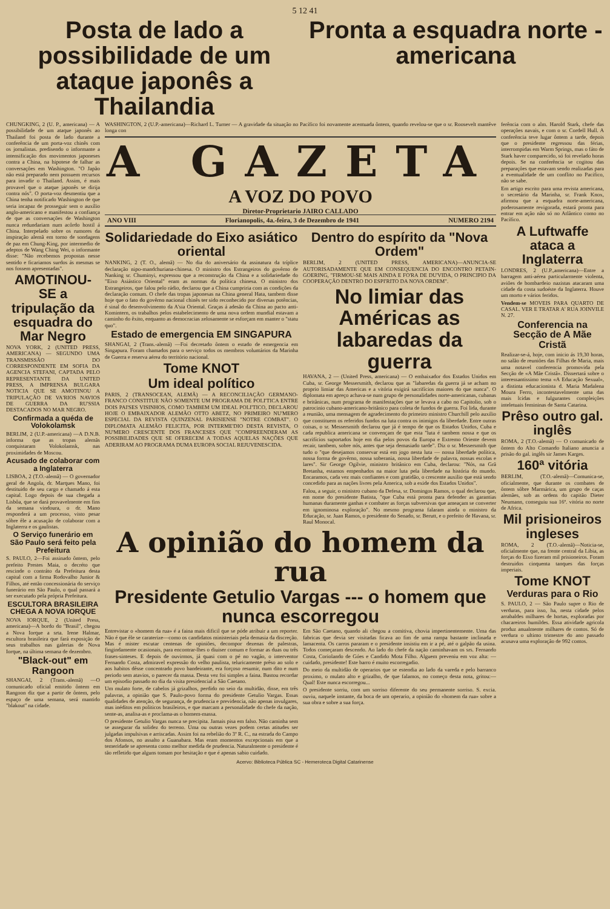5 12 41
Posta de lado a possibilidade de um ataque japonês a Thailandia
Pronta a esquadra norte - americana
CHUNGKING, 2 (U. P., americana) — A possibilidade de um ataque japonês ao Thailand foi posta de lado durante a conferência de um porta-voz chinês com os jornalistas. predisendo o informante a intensificação dos movimentos japoneses contra a China, na hipotese de falhar as conversações em Washington. "O Japão não está preparado nem possuem recursos para invadir o Thailand. Assim, é mais provavel que o ataque japonês se dirija contra nós". O porta-voz desmentiu que a China tenha notificado Washington de que seria incapaz de prosseguir sem o auxílio anglo-americano e manifestou a confiança de que as conversações de Washington nunca redundariam num acôrdo hostil á China. Interpelado sobre os rumores da inspiração alemã em torno de sondagens de paz em Chung-King, por intermedio de adeptos de Wang Ching Wei, o informante disse: "Não recebemos propostas nesse sentido e ficariamos surdos ás mesmas se nos fossem apresentadas".
AMOTINOU-SE a tripulação da esquadra do Mar Negro
NOVA YORK, 2 (UNITED PRESS, AMERICANA) — SEGUNDO UMA TRANSMISSÃO DO CORRESPONDENTE EM SOFIA DA AGENCIA STEFANI, CAPTADA PELO REPRESENTANTE DA UNITED PRESS, A IMPRENSA BULGARA NOTICIA QUE SE AMOTINOU A TRIPULAÇÃO DE VA'RIOS NAVIOS DE GUERRA DA RU'SSIA DESTACADOS NO MAR NEGRO.
Confirmada a quéda de Volokolamsk
BERLIM, 2 (U.P.-americana) —A D.N.B. informa que as tropas alemãs conquistaram Volokolamsk, nas proximidades de Moscou.
Acusado de colaborar com a Inglaterra
LISBOA, 2 (T.O.-alemã) — O governador geral de Angola, dr. Marques Mano, foi destituido de seu cargo e chamado á esta capital. Logo depois de sua chegada a Lisbôa, que se dará provavelmente em fins da semana vindoura, o dr. Mano responderá a um processo, visto pesar sôbre êle a acusação de colaborar com a Inglaterra e os gaulistas.
O Serviço funerário em São Paulo será feito pela Prefeitura
S. PAULO, 2—Foi assinado ôntem, pelo prefeito Prestes Maia, o decréto que rescinde o contráto da Prefeitura desta capital com a firma Rodovalho Junior & Filhos, até então concessionária do serviço funerário em São Paulo, o qual passará a ser executado pela própria Prefeitura.
ESCULTORA BRASILEIRA CHEGA A NOVA IORQUE
NOVA IORQUE, 2 (United Press, americana)—A bordo do "Brasil", chegou a Nova Iorque a srta. Irene Halmar, escultora brasileira que fará exposição de seus trabalhos nas galerias de Nova Iorque, na última semana de dezembro.
"Black-out" em Rangoon
SHANGAI, 2 (Trans.-alemã) —O comunicado oficial emitido ôntem em Rangoon diz que a partir de ôntem, pelo espaço de uma semana, será mantido "blakout" na cidade.
WASHINGTON, 2 (U.P.-americana)—Richard L. Turner — A gravidade da situação no Pacífico foi novamente acentuada ôntem, quando revelou-se que o sr. Roosevelt mantêve longa con
A GAZETA
A VOZ DO POVO
Diretor-Proprietario JAIRO CALLADO
ANO VIII Florianopolis, 4a.-feira, 3 de Dezembro de 1941 NUMERO 2194
Solidariedade do Eixo asiático oriental
NANKING, 2 (T. O., alemã) — No dia do aniversário da assinatura da tríplice declaração nipo-mandchuriana-chinesa. O ministro dos Estrangeiros do govêrno de Nanking sr. Chuminyi, expressou que a reconstrução da China e a solidariedade do "Eixo Asiástico Oriental" eram as normas da política chinesa. O ministro dos Estrangeiros, que falou pelo rádio, declarou que a China cumpriria com as condições da declaração comum. O chefe das tropas japonesas na China general Hata, tambem disse hoje que o fato do govêrno nacional chinês ter sido reconhecido por diversas potências, é sinal do desenvolvimento da A'sia Oriental. Graças á adesão da China ao pacto anti-Komintern, os trabalhos pelos estabelecimento de uma nova ordem mundial estavam a caminho do êxito, enquanto as democracias zelosamente se esforçam em manter o "statu quo".
Estado de emergencia EM SINGAPURA
SHANGAI, 2 (Trans.-alemã) —Foi decretado ôntem o estado de emergencia em Singapura. Foram chamados para o serviço todos os membros voluntários da Marinha de Guerra e reserva aérea do território nacional.
Tome KNOT
Um ideal político
PARIS, 2 (TRANSOCEAN, ALEMÃ) — A RECONCILIAÇÃO GERMANO-FRANCO CONSTITUE NÃO SOMENTE UM PROGRAMA DE POLI'TICA ENTRE DOIS PAI'SES VISINHOS, COMO TAMBEM UM IDEAL POLI'TICO, DECLAROU HOJE O EMBAIXADOR ALEMÃO OTTO ABETZ, NO PRIMEIRO NU'MERO ESPECIAL DA REVISTA QUINZENAL PARISIENSE "NOTRE COMBAT". O DIPLOMATA ALEMÃO FELICITA, POR INTERME'DIO DESTA REVISTA, O NU'MERO CRESCENTE DOS FRANCESES QUE "COMPREENDERAM AS POSSIBILIDADES QUE SE OFERECEM A TODAS AQUELAS NAÇÕES QUE ADERIRAM AO PROGRAMA DUMA EUROPA SOCIAL REJUVENESCIDA.
Dentro do espírito da "Nova Ordem"
BERLIM, 2 (UNITED PRESS, AMERICANA)—ANUNCIA-SE AUTORISADAMENTE QUE EM CONSEQUENCIA DO ENCONTRO PETAIN-GOERING, "FIRMOU-SE MAIS AINDA E FO'RA DE DU'VIDA, O PRINCIPIO DA COOPERAÇÃO DENTRO DO ESPI'RITO DA NOVA ORDEM".
No limiar das Américas as labaredas da guerra
HAVANA, 2 — (United Press, americana) — O embaixador dos Estados Unidos em Cuba, sr. George Messersmith, declarou que as "labaredas da guerra já se acham no proprio limiar das Americas e a vitória exigirá sacrifícios maiores do que nunca". O diplomata em apreço achava-se num grupo de personalidades norte-americanas, cubanas e britânicas, num programa de manifestações que se levava a cabo no Capitolio, sob o patrocinio cubano-americano-britânico para coleta de fundos de guerra. Foi lida, durante a reunião, uma mensagem de agradecimento do primeiro ministro Churchill pelo auxilio que constituem os referidos fundos na luta contra os inimigos da liberdade. Entre outras coisas, o sr. Messersmith declarou que já é tempo de que os Estados Unidos, Cuba e cada republica americana se convençam de que esta "luta é tambem nossa e que os sacrifícios suportados hoje em dia pelos povos da Europa e Extremo Oriente devem recair, tambem, sobre nós, antes que seja demasiado tarde". Diz o sr. Messersmith que tudo o "que desejamos conservar está em jogo nesta luta — nossa liberdade política, nossa forma de govêrno, nossa soberania, nossa liberdade de palavra, nossas escolas e lares". Sir George Ogilvie, ministro britânico em Cuba, declarou: "Nós, na Grã Bretanha, estamos empenhados na maior luta pela liberdade na história do mundo. Encaramos, cada vez mais confiantes e com gratidão, o crescente auxilio que está sendo concedido para as nações livres pela America, sob a exide dos Estados Unidos".
Falou, a seguir, o ministro cubano da Defesa, sr. Domingos Ramos, o qual declarou que, em nome do presidente Batista, "que Cuba está pronta para defender as garantias humanas duramente ganhas e combater as forças subversivas que ameaçam se converter em ignominosa exploração". No mesmo programa falaram ainda o ministro da Educação, sr. Juan Ramos, o presidente do Senado, sr. Berutt, e o prefeito de Havana, sr. Raul Monocal.
A opinião do homem da rua
Presidente Getulio Vargas --- o homem que nunca escorregou
Entrevistar o «homem da rua» é a faina mais dificil que se póde atribuir a um reporter. Não é que êle se caraterize—como os candidatos ministeriais pela demasia da discreção. Mas é mister escutar centenas de opiniões, decompor dezenas de palestras, fingindamente ocasionais, para encontrar-lhes o diuiser comum e formar as duas ou três frases-sinteses. E depois de ouvirmos, já quasi com o pé no vagão, o interventor Fernando Costa, admiravel expressão do velho paulista, teluricamente prêso ao solo e aos habitos dêsse concentrado povo bandeirante, era forçoso resumir, num dito e num periodo sem atavios, o parecer da massa. Desta vez foi simples a faina. Bastou recordar um episodio passado no dia da visita presidencial a São Caetano.
Um mulato forte, de cabelos já grizalhos, perdido no seio da multidão, disse, em três palavras, a opinião que S. Paulo-povo forma do presidente Getulio Vargas. Essas qualidades de atenção, de segurança, de prudencia e previdencia, não apenas invulgares, mas inéditos em politicos brasileiros, e que marcam a personalidade do chefe da nação, sente-as, analisa-as e proclama-as o homem-massa.
O presidente Getulio Vargas nunca se precipita. Jamais pisa em falso. Não caminha sem se assegurar da solidez do terreno. Uma ou outras vezes podem certas atitudes ser julgadas impulsivas e arriscadas. Assim foi na rebelião do 3º R. C., na estrada do Campo dos Afonsos, no assalto a Guanabara. Mas eram momentos excepcionais em que a temeridade se apresenta como melhor medida de prudencia. Naturalmente o presidente é tão refletido que alguns tomam por hesitação e que é apenas sabio cuidado.
Em São Caetano, quando ali chegou a comitiva, chovia impertinentemente. Uma das fabricas que devia ser visitadas ficava ao fim de uma rampa bastante inclinada e lamacenta. Os carros pararam e o presidente insistiu em ir a pé, até o galpão da usina. Todos começaram descendo. Ao lado do chefe da nação caminhavam os srs. Fernando Costa, Coriolando de Góes e Candido Mota Filho. Alguem preveniu em voz alta: —cuidado, presidente! Este barro é muito escorregadio.
Do meio da multidão de operarios que se estendia ao lado da vareda e pelo barranco proximo, o mulato alto e grizalho, de que falamos, no começo desta nota, gritou:—Qual! Este nunca escorregou...
O presidente sorriu, com um sorriso diferente do seu permanente sorriso. S. excia. ouviu, naquele instante, da boca de um operario, a opinião do «homem da rua» sobre a sua obra e sobre a sua força.
ferência com o alm. Harold Stark, chefe das operações navais, e com o sr. Cordell Hull. A conferência teve lugar ôntem a tarde, depois que o presidente regressou das férias, interrompidas em Warm Springs, mas o fáto de Stark haver comparecido, só foi revelado horas depois. Se na conferência se cogitou das preparações que estavam sendo realizadas para a eventualidade de um conflito no Pacifico, não se sabe.
Em artigo escrito para uma revista americana, o secretário da Marinha, sr. Frank Knox, afirmou que a esquadra norte-americana, poderosamente revigorada, estará pronta para entrar em ação não só no Atlântico como no Pacífico.
A Luftwaffe ataca a Inglaterra
LONDRES, 2 (U.P.,americana)—Entre a barragem anti-aérea particularmente violenta, aviões de bombardeio nazistas atacaram uma cidade da costa sudoéste da Inglaterra. Houve um morto e vários feridos.
Vendem-se MOVEIS PARA QUARTO DE CASAL. VER E TRATAR A' RUA JOINVILE N. 27.
Conferencia na Secção de A Mãe Cristã
Realizar-se-á, hoje, com inicio ás 19,30 horas, no salão de reuniões das Filhas de Maria, mais uma notavel conferencia promovida pela Secção de «A Mãe Cristã». Dissertará sobre o interessantissimo tema «A Educação Sexual», a distinta educacionista d. Maria Madalena Moura Ferro, incontestavelmente uma das mais lcidas e fulgurantes compleições inteletuais femininas de Santa Catarina.
Prêso outro gal. inglês
ROMA, 2 (T.O.-alemã) — O comunicado de ôntem do Alto Comando Italiano anuncia a prisão do gal. inglês sir James Karges.
160ª vitória
BERLIM, (T.O.-alemã)—Comunica-se, oficialmente, que durante os combates de ôntem sôbre Marmárica, um grupo de caças alemães, sob as ordens do capitão Dieter Neumann, conseguiu sua 16ª. vitória no norte de Africa.
Mil prisioneiros ingleses
ROMA, 2 (T.O.-alemã)—Noticia-se, oficialmente que, na frente central da Libia, as forças do Eixo fizeram mil prisioneiros. Foram destruidos cinquenta tanques das forças imperiais.
Tome KNOT
Verduras para o Rio
S. PAULO, 2 — São Paulo supre o Rio de verduras, para isso, ha, nesta cidade pelos arrabaldes milhares de hortas, exploradas por chacareiros humildes. Essa atividade agricola produz anualmente milhares de contos. Só de verdura o ultimo trimestre do ano passado acusava uma exploração de 992 contos.
Acervo: Biblioteca Pública SC - Hemeroteca Digital Catarinense